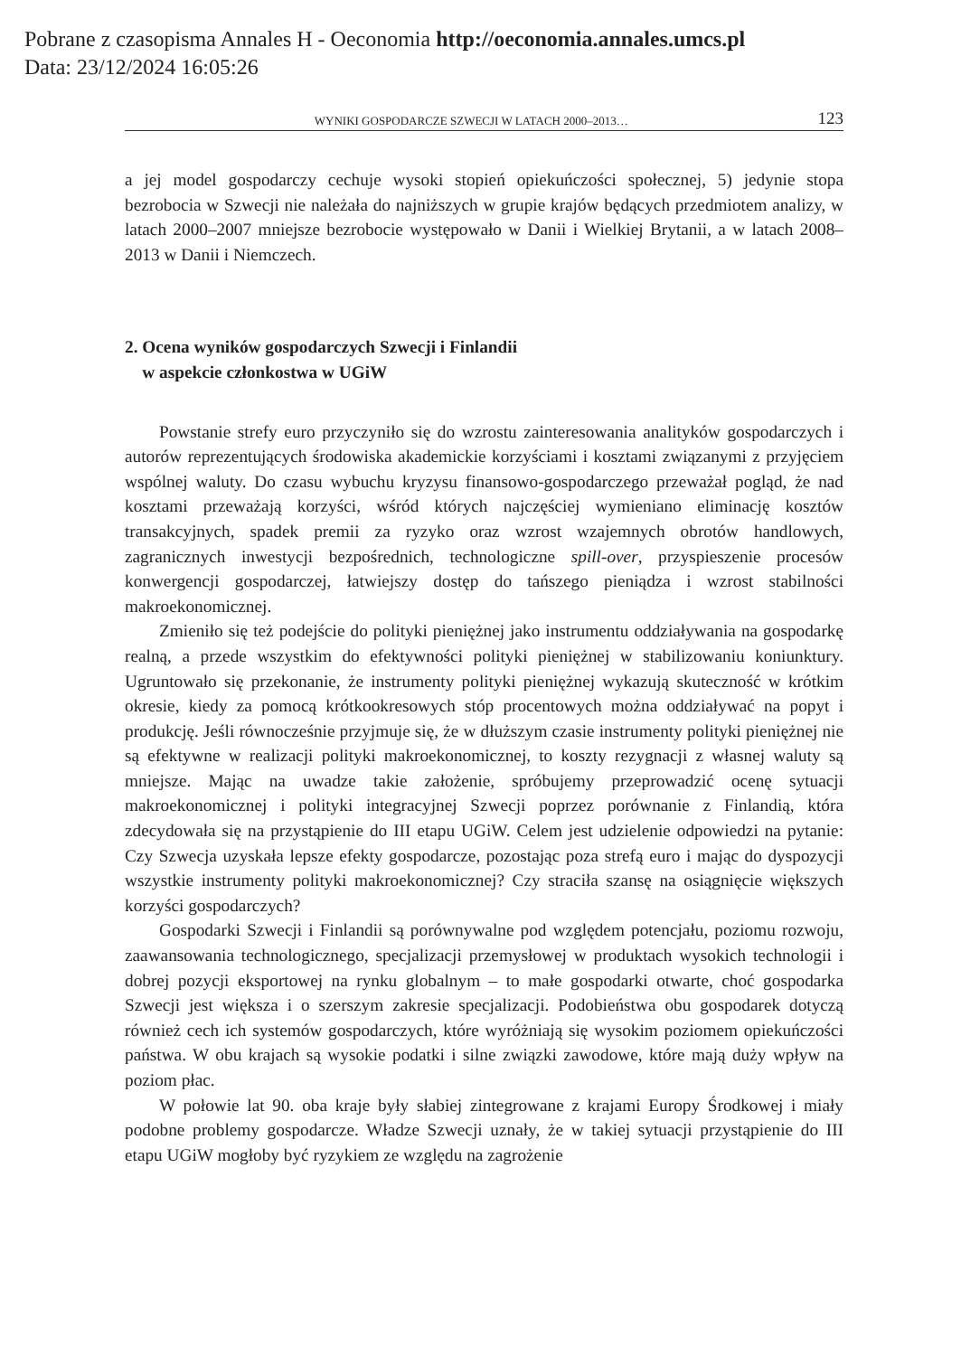Pobrane z czasopisma Annales H - Oeconomia http://oeconomia.annales.umcs.pl
Data: 23/12/2024 16:05:26
WYNIKI GOSPODARCZE SZWECJI W LATACH 2000–2013… 123
a jej model gospodarczy cechuje wysoki stopień opiekuńczości społecznej, 5) jedynie stopa bezrobocia w Szwecji nie należała do najniższych w grupie krajów będących przedmiotem analizy, w latach 2000–2007 mniejsze bezrobocie występowało w Danii i Wielkiej Brytanii, a w latach 2008–2013 w Danii i Niemczech.
2. Ocena wyników gospodarczych Szwecji i Finlandii
w aspekcie członkostwa w UGiW
Powstanie strefy euro przyczyniło się do wzrostu zainteresowania analityków gospodarczych i autorów reprezentujących środowiska akademickie korzyściami i kosztami związanymi z przyjęciem wspólnej waluty. Do czasu wybuchu kryzysu finansowo-gospodarczego przeważał pogląd, że nad kosztami przeważają korzyści, wśród których najczęściej wymieniano eliminację kosztów transakcyjnych, spadek premii za ryzyko oraz wzrost wzajemnych obrotów handlowych, zagranicznych inwestycji bezpośrednich, technologiczne spill-over, przyspieszenie procesów konwergencji gospodarczej, łatwiejszy dostęp do tańszego pieniądza i wzrost stabilności makroekonomicznej.
Zmieniło się też podejście do polityki pieniężnej jako instrumentu oddziaływania na gospodarkę realną, a przede wszystkim do efektywności polityki pieniężnej w stabilizowaniu koniunktury. Ugruntowało się przekonanie, że instrumenty polityki pieniężnej wykazują skuteczność w krótkim okresie, kiedy za pomocą krótkookresowych stóp procentowych można oddziaływać na popyt i produkcję. Jeśli równocześnie przyjmuje się, że w dłuższym czasie instrumenty polityki pieniężnej nie są efektywne w realizacji polityki makroekonomicznej, to koszty rezygnacji z własnej waluty są mniejsze. Mając na uwadze takie założenie, spróbujemy przeprowadzić ocenę sytuacji makroekonomicznej i polityki integracyjnej Szwecji poprzez porównanie z Finlandią, która zdecydowała się na przystąpienie do III etapu UGiW. Celem jest udzielenie odpowiedzi na pytanie: Czy Szwecja uzyskała lepsze efekty gospodarcze, pozostając poza strefą euro i mając do dyspozycji wszystkie instrumenty polityki makroekonomicznej? Czy straciła szansę na osiągnięcie większych korzyści gospodarczych?
Gospodarki Szwecji i Finlandii są porównywalne pod względem potencjału, poziomu rozwoju, zaawansowania technologicznego, specjalizacji przemysłowej w produktach wysokich technologii i dobrej pozycji eksportowej na rynku globalnym – to małe gospodarki otwarte, choć gospodarka Szwecji jest większa i o szerszym zakresie specjalizacji. Podobieństwa obu gospodarek dotyczą również cech ich systemów gospodarczych, które wyróżniają się wysokim poziomem opiekuńczości państwa. W obu krajach są wysokie podatki i silne związki zawodowe, które mają duży wpływ na poziom płac.
W połowie lat 90. oba kraje były słabiej zintegrowane z krajami Europy Środkowej i miały podobne problemy gospodarcze. Władze Szwecji uznały, że w takiej sytuacji przystąpienie do III etapu UGiW mogłoby być ryzykiem ze względu na zagrożenie